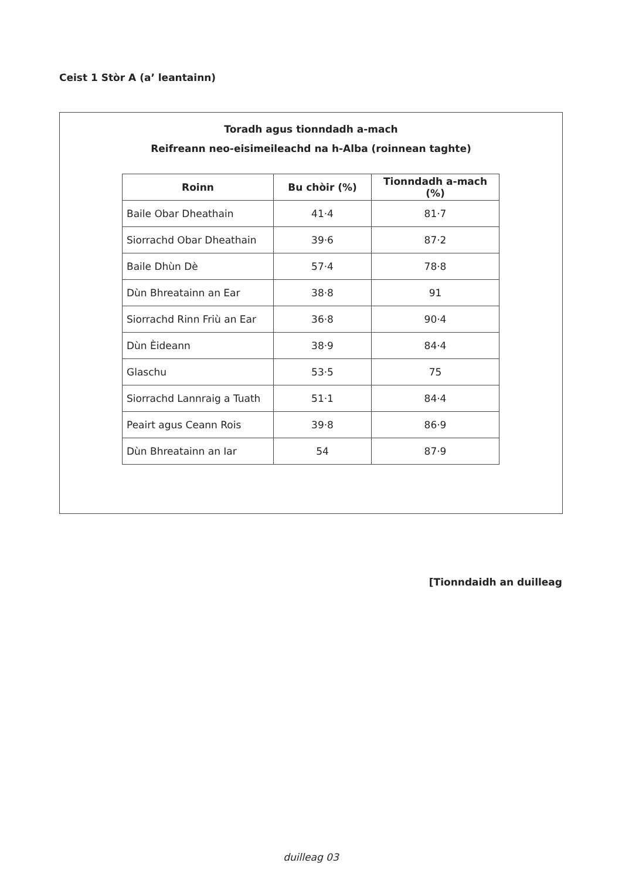Ceist 1 Stòr A (a’ leantainn)
Toradh agus tionndadh a-mach
Reifreann neo-eisimeileachd na h-Alba (roinnean taghte)
| Roinn | Bu chòir (%) | Tionndadh a-mach (%) |
| --- | --- | --- |
| Baile Obar Dheathain | 41·4 | 81·7 |
| Siorrachd Obar Dheathain | 39·6 | 87·2 |
| Baile Dhùn Dè | 57·4 | 78·8 |
| Dùn Bhreatainn an Ear | 38·8 | 91 |
| Siorrachd Rinn Friù an Ear | 36·8 | 90·4 |
| Dùn Èideann | 38·9 | 84·4 |
| Glaschu | 53·5 | 75 |
| Siorrachd Lannraig a Tuath | 51·1 | 84·4 |
| Peairt agus Ceann Rois | 39·8 | 86·9 |
| Dùn Bhreatainn an Iar | 54 | 87·9 |
[Tionndaidh an duilleag
duilleag 03